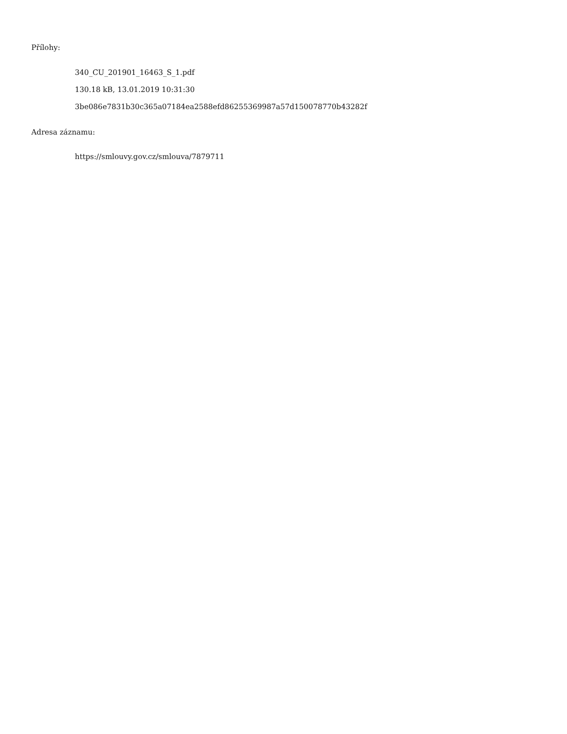Přílohy:
340_CU_201901_16463_S_1.pdf
130.18 kB, 13.01.2019 10:31:30
3be086e7831b30c365a07184ea2588efd86255369987a57d150078770b43282f
Adresa záznamu:
https://smlouvy.gov.cz/smlouva/7879711